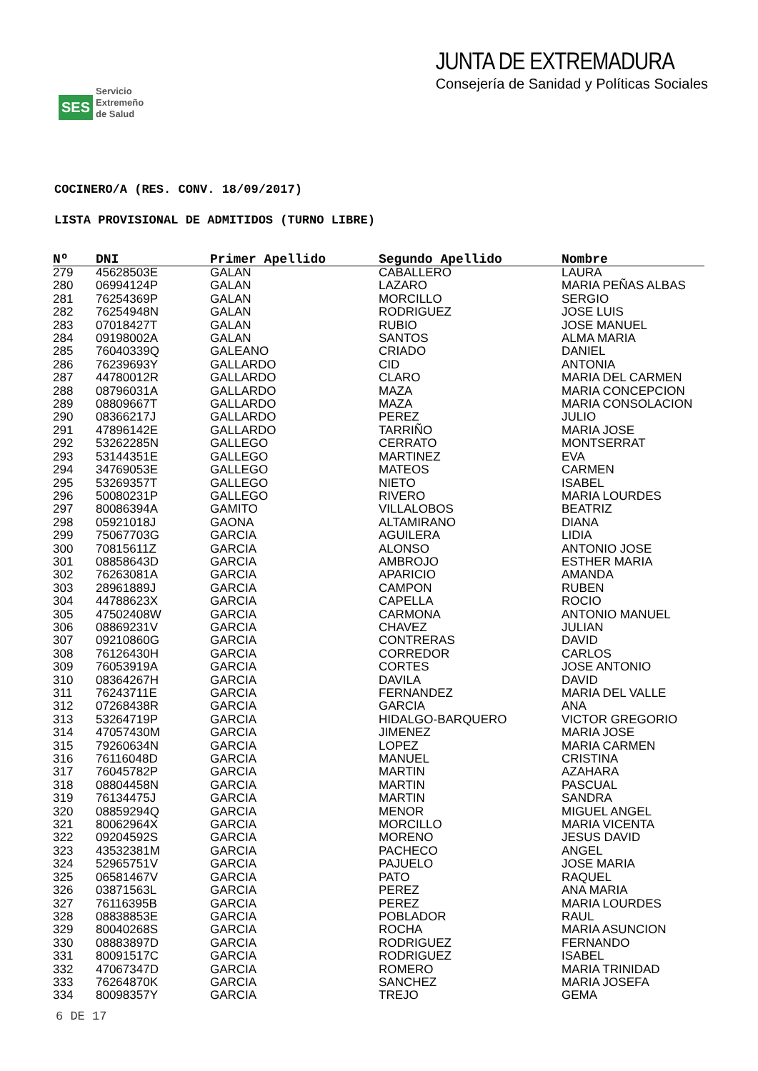SES
Servicio
Extremeño
de Salud
JUNTA DE EXTREMADURA
Consejería de Sanidad y Políticas Sociales
COCINERO/A (RES. CONV. 18/09/2017)
LISTA PROVISIONAL DE ADMITIDOS (TURNO LIBRE)
| Nº | DNI | Primer Apellido | Segundo Apellido | Nombre |
| --- | --- | --- | --- | --- |
| 279 | 45628503E | GALAN | CABALLERO | LAURA |
| 280 | 06994124P | GALAN | LAZARO | MARIA PEÑAS ALBAS |
| 281 | 76254369P | GALAN | MORCILLO | SERGIO |
| 282 | 76254948N | GALAN | RODRIGUEZ | JOSE LUIS |
| 283 | 07018427T | GALAN | RUBIO | JOSE MANUEL |
| 284 | 09198002A | GALAN | SANTOS | ALMA MARIA |
| 285 | 76040339Q | GALEANO | CRIADO | DANIEL |
| 286 | 76239693Y | GALLARDO | CID | ANTONIA |
| 287 | 44780012R | GALLARDO | CLARO | MARIA DEL CARMEN |
| 288 | 08796031A | GALLARDO | MAZA | MARIA CONCEPCION |
| 289 | 08809667T | GALLARDO | MAZA | MARIA CONSOLACION |
| 290 | 08366217J | GALLARDO | PEREZ | JULIO |
| 291 | 47896142E | GALLARDO | TARRIÑO | MARIA JOSE |
| 292 | 53262285N | GALLEGO | CERRATO | MONTSERRAT |
| 293 | 53144351E | GALLEGO | MARTINEZ | EVA |
| 294 | 34769053E | GALLEGO | MATEOS | CARMEN |
| 295 | 53269357T | GALLEGO | NIETO | ISABEL |
| 296 | 50080231P | GALLEGO | RIVERO | MARIA LOURDES |
| 297 | 80086394A | GAMITO | VILLALOBOS | BEATRIZ |
| 298 | 05921018J | GAONA | ALTAMIRANO | DIANA |
| 299 | 75067703G | GARCIA | AGUILERA | LIDIA |
| 300 | 70815611Z | GARCIA | ALONSO | ANTONIO JOSE |
| 301 | 08858643D | GARCIA | AMBROJO | ESTHER MARIA |
| 302 | 76263081A | GARCIA | APARICIO | AMANDA |
| 303 | 28961889J | GARCIA | CAMPON | RUBEN |
| 304 | 44788623X | GARCIA | CAPELLA | ROCIO |
| 305 | 47502408W | GARCIA | CARMONA | ANTONIO MANUEL |
| 306 | 08869231V | GARCIA | CHAVEZ | JULIAN |
| 307 | 09210860G | GARCIA | CONTRERAS | DAVID |
| 308 | 76126430H | GARCIA | CORREDOR | CARLOS |
| 309 | 76053919A | GARCIA | CORTES | JOSE ANTONIO |
| 310 | 08364267H | GARCIA | DAVILA | DAVID |
| 311 | 76243711E | GARCIA | FERNANDEZ | MARIA DEL VALLE |
| 312 | 07268438R | GARCIA | GARCIA | ANA |
| 313 | 53264719P | GARCIA | HIDALGO-BARQUERO | VICTOR GREGORIO |
| 314 | 47057430M | GARCIA | JIMENEZ | MARIA JOSE |
| 315 | 79260634N | GARCIA | LOPEZ | MARIA CARMEN |
| 316 | 76116048D | GARCIA | MANUEL | CRISTINA |
| 317 | 76045782P | GARCIA | MARTIN | AZAHARA |
| 318 | 08804458N | GARCIA | MARTIN | PASCUAL |
| 319 | 76134475J | GARCIA | MARTIN | SANDRA |
| 320 | 08859294Q | GARCIA | MENOR | MIGUEL ANGEL |
| 321 | 80062964X | GARCIA | MORCILLO | MARIA VICENTA |
| 322 | 09204592S | GARCIA | MORENO | JESUS DAVID |
| 323 | 43532381M | GARCIA | PACHECO | ANGEL |
| 324 | 52965751V | GARCIA | PAJUELO | JOSE MARIA |
| 325 | 06581467V | GARCIA | PATO | RAQUEL |
| 326 | 03871563L | GARCIA | PEREZ | ANA MARIA |
| 327 | 76116395B | GARCIA | PEREZ | MARIA LOURDES |
| 328 | 08838853E | GARCIA | POBLADOR | RAUL |
| 329 | 80040268S | GARCIA | ROCHA | MARIA ASUNCION |
| 330 | 08883897D | GARCIA | RODRIGUEZ | FERNANDO |
| 331 | 80091517C | GARCIA | RODRIGUEZ | ISABEL |
| 332 | 47067347D | GARCIA | ROMERO | MARIA TRINIDAD |
| 333 | 76264870K | GARCIA | SANCHEZ | MARIA JOSEFA |
| 334 | 80098357Y | GARCIA | TREJO | GEMA |
6 DE 17